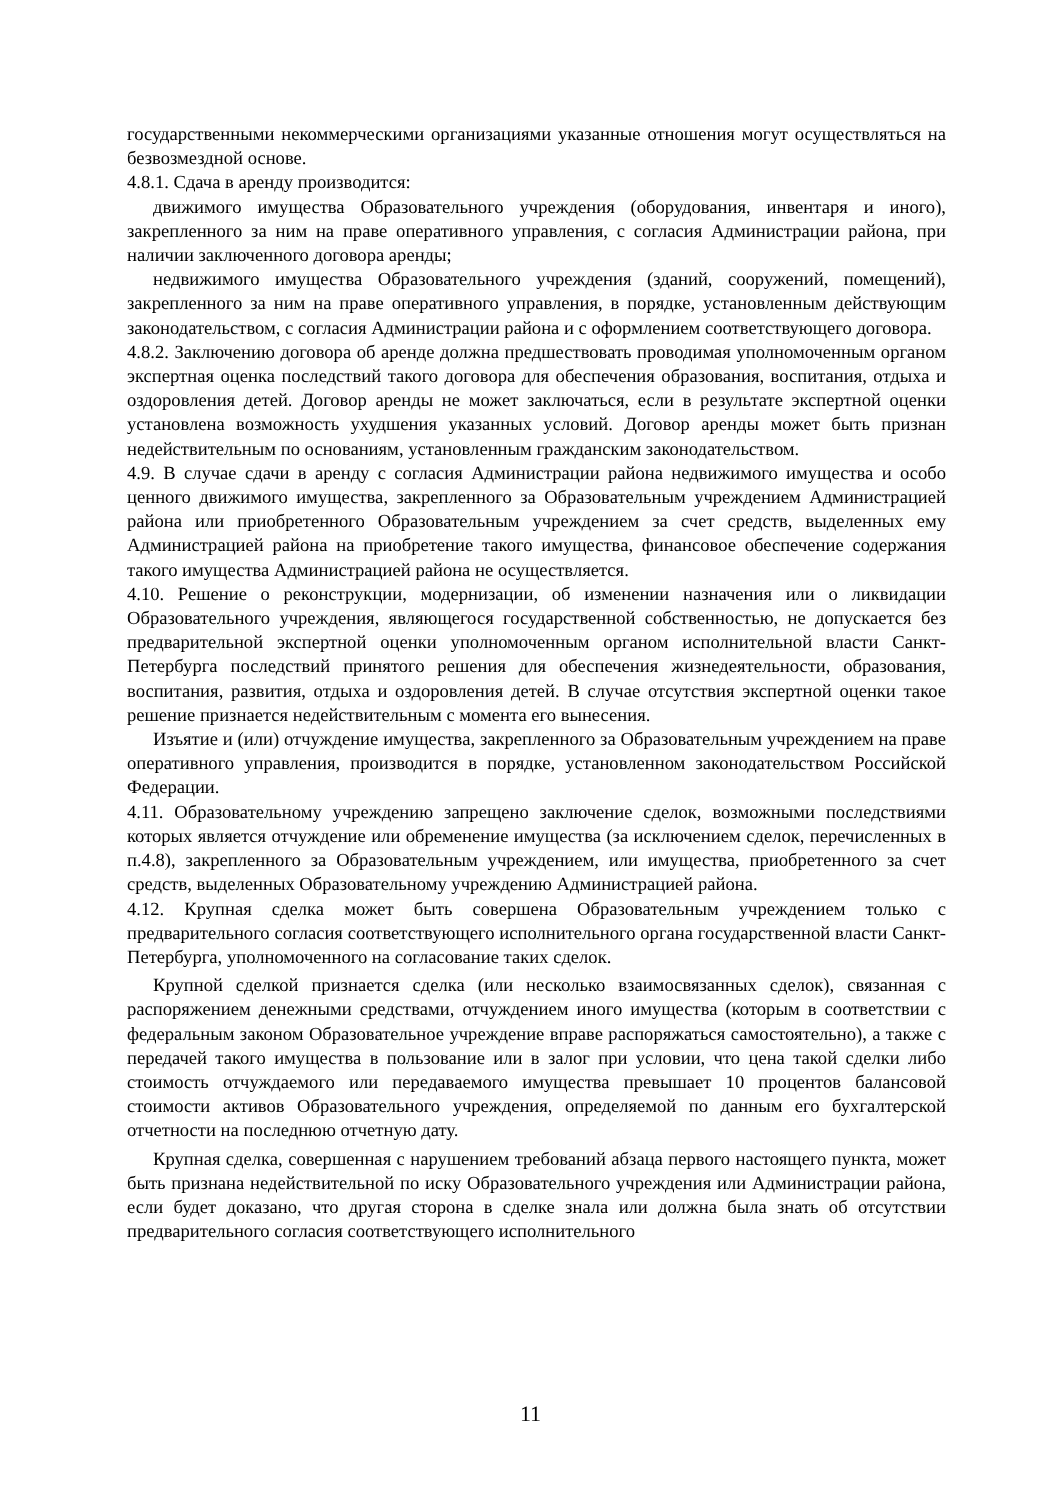государственными некоммерческими организациями указанные отношения могут осуществляться на безвозмездной основе.
4.8.1. Сдача в аренду производится:
движимого имущества Образовательного учреждения (оборудования, инвентаря и иного), закрепленного за ним на праве оперативного управления, с согласия Администрации района, при наличии заключенного договора аренды;
недвижимого имущества Образовательного учреждения (зданий, сооружений, помещений), закрепленного за ним на праве оперативного управления, в порядке, установленным действующим законодательством, с согласия Администрации района и с оформлением соответствующего договора.
4.8.2. Заключению договора об аренде должна предшествовать проводимая уполномоченным органом экспертная оценка последствий такого договора для обеспечения образования, воспитания, отдыха и оздоровления детей. Договор аренды не может заключаться, если в результате экспертной оценки установлена возможность ухудшения указанных условий. Договор аренды может быть признан недействительным по основаниям, установленным гражданским законодательством.
4.9. В случае сдачи в аренду с согласия Администрации района недвижимого имущества и особо ценного движимого имущества, закрепленного за Образовательным учреждением Администрацией района или приобретенного Образовательным учреждением за счет средств, выделенных ему Администрацией района на приобретение такого имущества, финансовое обеспечение содержания такого имущества Администрацией района не осуществляется.
4.10. Решение о реконструкции, модернизации, об изменении назначения или о ликвидации Образовательного учреждения, являющегося государственной собственностью, не допускается без предварительной экспертной оценки уполномоченным органом исполнительной власти Санкт-Петербурга последствий принятого решения для обеспечения жизнедеятельности, образования, воспитания, развития, отдыха и оздоровления детей. В случае отсутствия экспертной оценки такое решение признается недействительным с момента его вынесения.
Изъятие и (или) отчуждение имущества, закрепленного за Образовательным учреждением на праве оперативного управления, производится в порядке, установленном законодательством Российской Федерации.
4.11. Образовательному учреждению запрещено заключение сделок, возможными последствиями которых является отчуждение или обременение имущества (за исключением сделок, перечисленных в п.4.8), закрепленного за Образовательным учреждением, или имущества, приобретенного за счет средств, выделенных Образовательному учреждению Администрацией района.
4.12. Крупная сделка может быть совершена Образовательным учреждением только с предварительного согласия соответствующего исполнительного органа государственной власти Санкт-Петербурга, уполномоченного на согласование таких сделок.
Крупной сделкой признается сделка (или несколько взаимосвязанных сделок), связанная с распоряжением денежными средствами, отчуждением иного имущества (которым в соответствии с федеральным законом Образовательное учреждение вправе распоряжаться самостоятельно), а также с передачей такого имущества в пользование или в залог при условии, что цена такой сделки либо стоимость отчуждаемого или передаваемого имущества превышает 10 процентов балансовой стоимости активов Образовательного учреждения, определяемой по данным его бухгалтерской отчетности на последнюю отчетную дату.
Крупная сделка, совершенная с нарушением требований абзаца первого настоящего пункта, может быть признана недействительной по иску Образовательного учреждения или Администрации района, если будет доказано, что другая сторона в сделке знала или должна была знать об отсутствии предварительного согласия соответствующего исполнительного
11